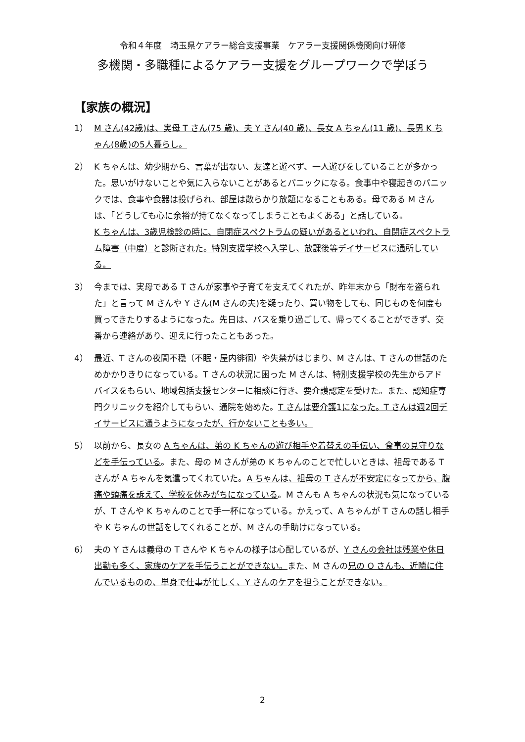令和４年度　埼玉県ケアラー総合支援事業　ケアラー支援関係機関向け研修
多機関・多職種によるケアラー支援をグループワークで学ぼう
【家族の概況】
1） M さん(42歳)は、実母 T さん(75 歳)、夫 Y さん(40 歳)、長女 A ちゃん(11 歳)、長男 K ちゃん(8歳)の5人暮らし。
2） K ちゃんは、幼少期から、言葉が出ない、友達と遊べず、一人遊びをしていることが多かった。思いがけないことや気に入らないことがあるとパニックになる。食事中や寝起きのパニックでは、食事や食器は投げられ、部屋は散らかり放題になることもある。母である M さんは、「どうしても心に余裕が持てなくなってしまうこともよくある」と話している。
K ちゃんは、3歳児検診の時に、自閉症スペクトラムの疑いがあるといわれ、自閉症スペクトラム障害（中度）と診断された。特別支援学校へ入学し、放課後等デイサービスに通所している。
3） 今までは、実母である T さんが家事や子育てを支えてくれたが、昨年末から「財布を盗られた」と言って M さんや Y さん(M さんの夫)を疑ったり、買い物をしても、同じものを何度も買ってきたりするようになった。先日は、バスを乗り過ごして、帰ってくることができず、交番から連絡があり、迎えに行ったこともあった。
4） 最近、T さんの夜間不穏（不眠・屋内徘徊）や失禁がはじまり、M さんは、T さんの世話のためかかりきりになっている。T さんの状況に困った M さんは、特別支援学校の先生からアドバイスをもらい、地域包括支援センターに相談に行き、要介護認定を受けた。また、認知症専門クリニックを紹介してもらい、通院を始めた。T さんは要介護1になった。T さんは週2回デイサービスに通うようになったが、行かないことも多い。
5） 以前から、長女の A ちゃんは、弟の K ちゃんの遊び相手や着替えの手伝い、食事の見守りなどを手伝っている。また、母の M さんが弟の K ちゃんのことで忙しいときは、祖母である T さんが A ちゃんを気遣ってくれていた。A ちゃんは、祖母の T さんが不安定になってから、腹痛や頭痛を訴えて、学校を休みがちになっている。M さんも A ちゃんの状況も気になっているが、T さんや K ちゃんのことで手一杯になっている。かえって、A ちゃんが T さんの話し相手や K ちゃんの世話をしてくれることが、M さんの手助けになっている。
6） 夫の Y さんは義母の T さんや K ちゃんの様子は心配しているが、Y さんの会社は残業や休日出勤も多く、家族のケアを手伝うことができない。また、M さんの兄の O さんも、近隣に住んでいるものの、単身で仕事が忙しく、Y さんのケアを担うことができない。
2